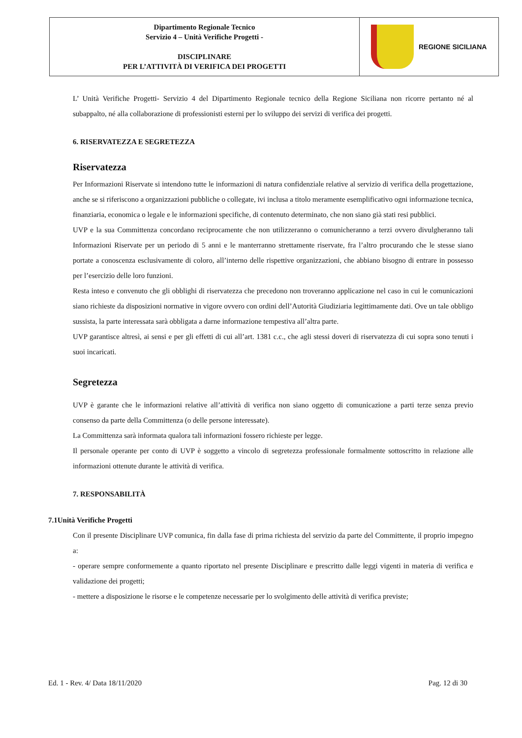| Dipartimento Regionale Tecnico Servizio 4 – Unità Verifiche Progetti - DISCIPLINARE PER L’ATTIVITÀ DI VERIFICA DEI PROGETTI | REGIONE SICILIANA |
L’ Unità Verifiche Progetti- Servizio 4 del Dipartimento Regionale tecnico della Regione Siciliana non ricorre pertanto né al subappalto, né alla collaborazione di professionisti esterni per lo sviluppo dei servizi di verifica dei progetti.
6. RISERVATEZZA E SEGRETEZZA
Riservatezza
Per Informazioni Riservate si intendono tutte le informazioni di natura confidenziale relative al servizio di verifica della progettazione, anche se si riferiscono a organizzazioni pubbliche o collegate, ivi inclusa a titolo meramente esemplificativo ogni informazione tecnica, finanziaria, economica o legale e le informazioni specifiche, di contenuto determinato, che non siano già stati resi pubblici.
UVP e la sua Committenza concordano reciprocamente che non utilizzeranno o comunicheranno a terzi ovvero divulgheranno tali Informazioni Riservate per un periodo di 5 anni e le manterranno strettamente riservate, fra l’altro procurando che le stesse siano portate a conoscenza esclusivamente di coloro, all’interno delle rispettive organizzazioni, che abbiano bisogno di entrare in possesso per l’esercizio delle loro funzioni.
Resta inteso e convenuto che gli obblighi di riservatezza che precedono non troveranno applicazione nel caso in cui le comunicazioni siano richieste da disposizioni normative in vigore ovvero con ordini dell’Autorità Giudiziaria legittimamente dati. Ove un tale obbligo sussista, la parte interessata sarà obbligata a darne informazione tempestiva all’altra parte.
UVP garantisce altresì, ai sensi e per gli effetti di cui all’art. 1381 c.c., che agli stessi doveri di riservatezza di cui sopra sono tenuti i suoi incaricati.
Segretezza
UVP è garante che le informazioni relative all’attività di verifica non siano oggetto di comunicazione a parti terze senza previo consenso da parte della Committenza (o delle persone interessate).
La Committenza sarà informata qualora tali informazioni fossero richieste per legge.
Il personale operante per conto di UVP è soggetto a vincolo di segretezza professionale formalmente sottoscritto in relazione alle informazioni ottenute durante le attività di verifica.
7. RESPONSABILITÀ
7.1Unità Verifiche Progetti
Con il presente Disciplinare UVP comunica, fin dalla fase di prima richiesta del servizio da parte del Committente, il proprio impegno a:
- operare sempre conformemente a quanto riportato nel presente Disciplinare e prescritto dalle leggi vigenti in materia di verifica e validazione dei progetti;
- mettere a disposizione le risorse e le competenze necessarie per lo svolgimento delle attività di verifica previste;
Ed. 1 - Rev. 4/ Data 18/11/2020 Pag. 12 di 30